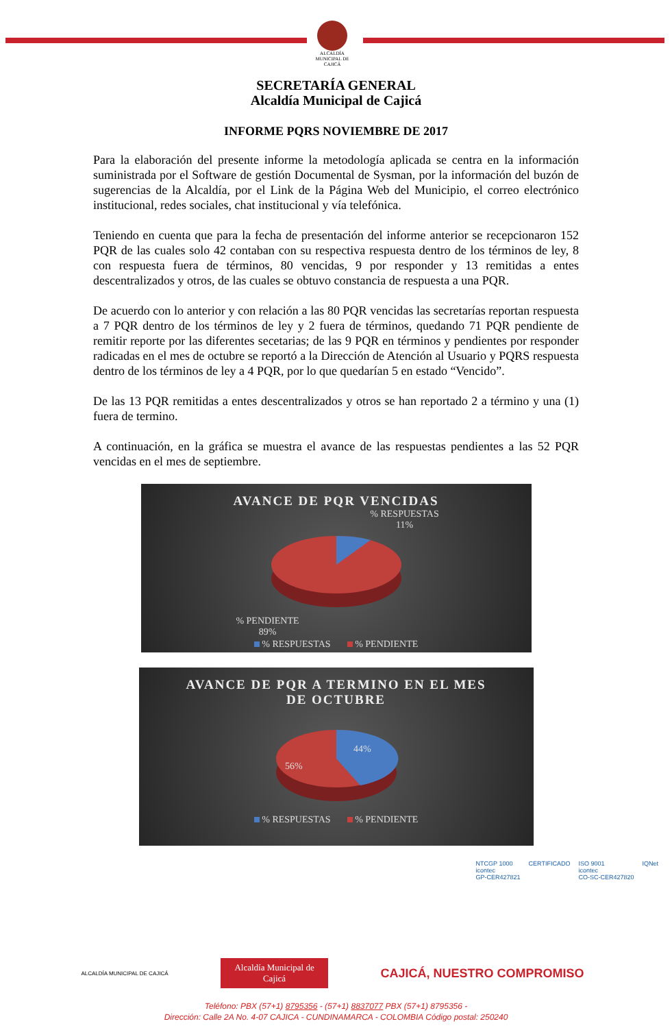ALCALDÍA MUNICIPAL DE
CAJICÁ
SECRETARÍA GENERAL
Alcaldía Municipal de Cajicá
INFORME PQRS NOVIEMBRE DE 2017
Para la elaboración del presente informe la metodología aplicada se centra en la información suministrada por el Software de gestión Documental de Sysman, por la información del buzón de sugerencias de la Alcaldía, por el Link de la Página Web del Municipio, el correo electrónico institucional, redes sociales, chat institucional y vía telefónica.
Teniendo en cuenta que para la fecha de presentación del informe anterior se recepcionaron 152 PQR de las cuales solo 42 contaban con su respectiva respuesta dentro de los términos de ley, 8 con respuesta fuera de términos, 80 vencidas, 9 por responder y 13 remitidas a entes descentralizados y otros, de las cuales se obtuvo constancia de respuesta a una PQR.
De acuerdo con lo anterior y con relación a las 80 PQR vencidas las secretarías reportan respuesta a 7 PQR dentro de los términos de ley y 2 fuera de términos, quedando 71 PQR pendiente de remitir reporte por las diferentes secetarias; de las 9 PQR en términos y pendientes por responder radicadas en el mes de octubre se reportó a la Dirección de Atención al Usuario y PQRS respuesta dentro de los términos de ley a 4 PQR, por lo que quedarían 5 en estado “Vencido”.
De las 13 PQR remitidas a entes descentralizados y otros se han reportado 2 a término y una (1) fuera de termino.
A continuación, en la gráfica se muestra el avance de las respuestas pendientes a las 52 PQR vencidas en el mes de septiembre.
AVANCE DE PQR VENCIDAS
% RESPUESTAS
11%
% PENDIENTE
89%
% RESPUESTAS % PENDIENTE
AVANCE DE PQR A TERMINO EN EL MES
DE OCTUBRE
44%
56%
% RESPUESTAS % PENDIENTE
NTCGP 1000
icontec
GP-CER427821
CERTIFICADO ISO 9001
icontec
CO-SC-CER427820
IQNet
ALCALDÍA MUNICIPAL DE CAJICÁ Alcaldía Municipal de
Cajicá CAJICÁ, NUESTRO COMPROMISO
Teléfono: PBX (57+1) 8795356 - (57+1) 8837077 PBX (57+1) 8795356 -
Dirección: Calle 2A No. 4-07 CAJICA - CUNDINAMARCA - COLOMBIA Código postal: 250240